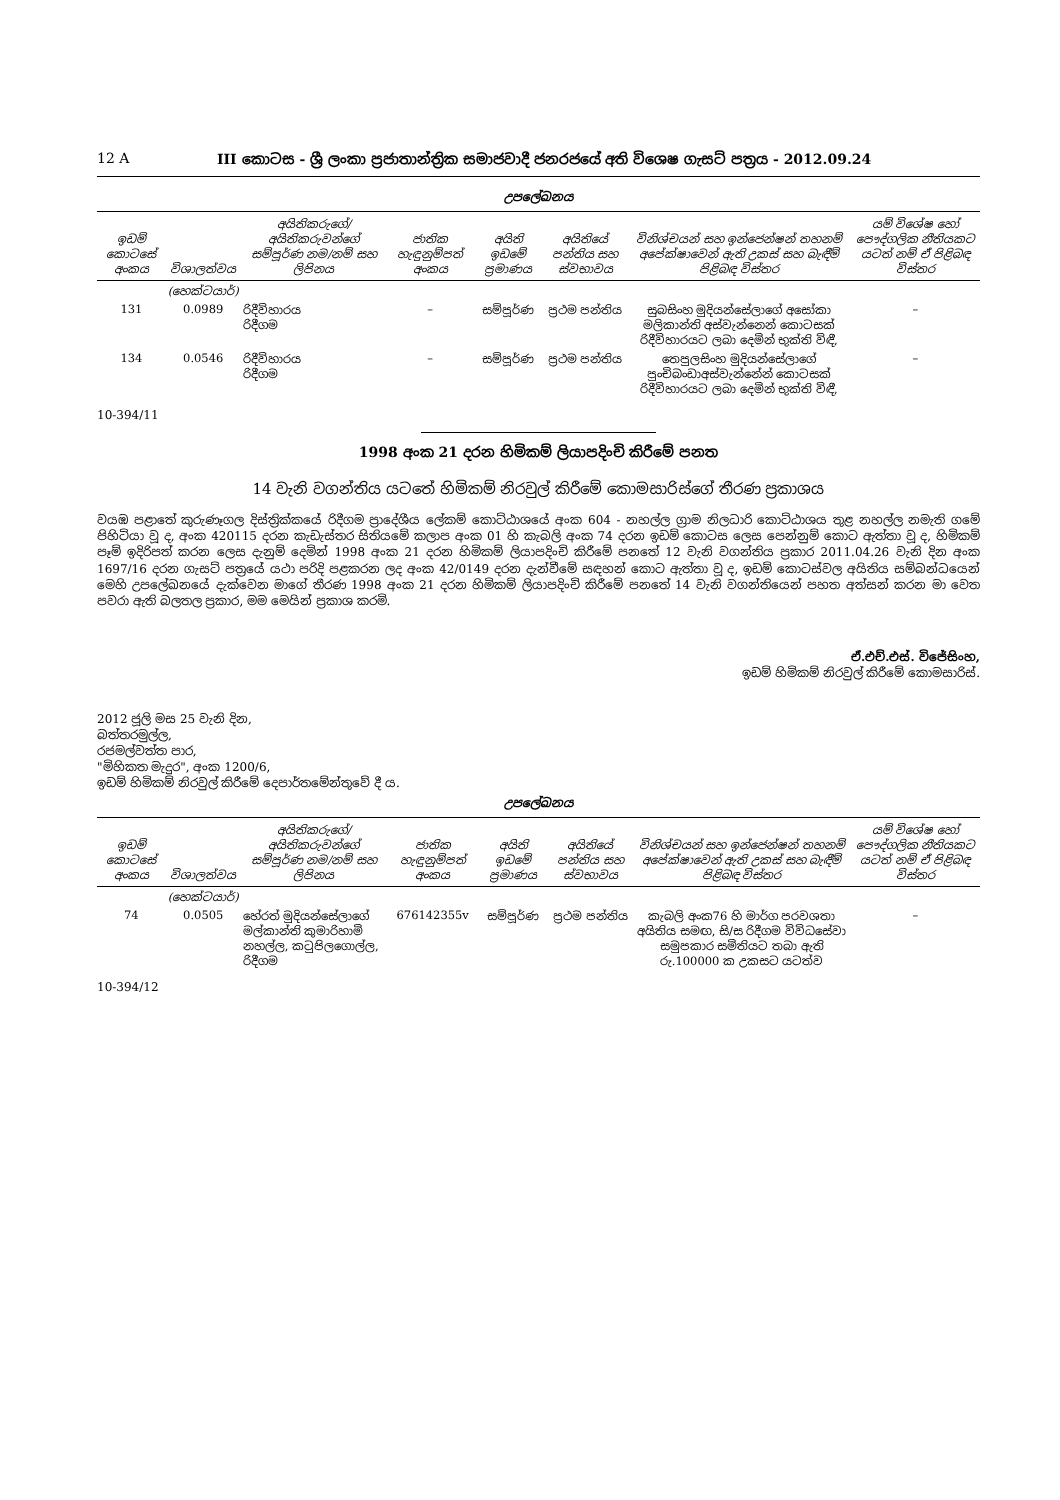12 A III කොටස - ශ්‍රී ලංකා ප්‍රජාතාන්ත්‍රික සමාජවාදී ජනරජයේ අති විශෙෂ ගැසට් පත්‍රය - 2012.09.24
උපලේඛනය
| ඉඩම් කොටසේ අංකය | විශාලත්වය | අයිතිකරුගේ/අයිතිකරුවන්ගේ සම්පූර්ණ නම/නම් සහ ලිපිනය | ජාතික හැඳුනුම්පත් අංකය | අයිති ඉඩමේ ප්‍රමාණය | අයිතියේ පන්තිය සහ ස්වභාවය | විනිශ්චයන් සහ ඉන්ජෙන්ෂන් තහනම් අපේක්ෂාවෙන් ඇති උකස් සහ බැඳීම් පිළිබඳ විස්තර | යම් විශේෂ හෝ පෞද්ගලික නීතියකට යටත් නම් ඒ පිළිබඳ විස්තර |
| --- | --- | --- | --- | --- | --- | --- | --- |
| | (හෙක්ටයාර්) | | | | | | |
| 131 | 0.0989 | රිදීවිහාරය රිදීගම | – | සම්පූර්ණ | ප්‍රථම පන්තිය | සුබසිංහ මුදියන්සේලාගේ අසෝකා මලිකාන්ති අස්වැන්නෙන් කොටසක් රිදීවිහාරයට ලබා දෙමින් භුක්ති විඳී, | – |
| 134 | 0.0546 | රිදීවිහාරය රිදීගම | – | සම්පූර්ණ | ප්‍රථම පන්තිය | තෙපුලසිංහ මුදියන්සේලාගේ පුංචිබංඩාඅස්වැන්නේන් කොටසක් රිදීවිහාරයට ලබා දෙමින් භුක්ති විඳී, | – |
10-394/11
1998 අංක 21 දරන හිමිකම් ලියාපදිංචි කිරීමේ පනත
14 වැනි වගන්තිය යටතේ හිමිකම් නිරවුල් කිරීමේ කොමසාරිස්ගේ තීරණ ප්‍රකාශය
වයඹ පළාතේ කුරුණෑගල දිස්ත්‍රික්කයේ රිදීගම ප්‍රාදේශීය ලේකම් කොට්ඨාශයේ අංක 604 - නහල්ල ග්‍රාම නිලධාරි කොට්ඨාශය තුළ නහල්ල නමැති ගමේ පිහිටියා වූ ද, අංක 420115 දරන කැඩැස්තර සිතියමේ කලාප අංක 01 හි කැබලි අංක 74 දරන ඉඩම් කොටස ලෙස පෙන්නුම් කොට ඇත්තා වූ ද, හිමිකම් පෑම් ඉදිරිපත් කරන ලෙස දැනුම් දෙමින් 1998 අංක 21 දරන හිමිකම් ලියාපදිංචි කිරීමේ පනතේ 12 වැනි වගන්තිය ප්‍රකාර 2011.04.26 වැනි දින අංක 1697/16 දරන ගැසට් පත්‍රයේ යථා පරිදි පළකරන ලද අංක 42/0149 දරන දැන්වීමේ සඳහන් කොට ඇත්තා වූ ද, ඉඩම් කොටස්වල අයිතිය සම්බන්ධයෙන් මෙහි උපලේඛනයේ දැක්වෙන මාගේ තීරණ 1998 අංක 21 දරන හිමිකම් ලියාපදිංචි කිරීමේ පනතේ 14 වැනි වගන්තියෙන් පහත අත්සන් කරන මා වෙත පවරා ඇති බලතල ප්‍රකාර, මම මෙයින් ප්‍රකාශ කරමි.
ඒ.එච්.එස්. විජේසිංහ,
ඉඩම් හිමිකම් නිරවුල් කිරීමේ කොමසාරිස්.
2012 ජූලි මස 25 වැනි දින,
බත්තරමුල්ල,
රජමල්වත්ත පාර,
"මිහිකත මැදුර", අංක 1200/6,
ඉඩම් හිමිකම් නිරවුල් කිරීමේ දෙපාර්තමේන්තුවේ දී ය.
උපලේඛනය
| ඉඩම් කොටසේ අංකය | විශාලත්වය | අයිතිකරුගේ/අයිතිකරුවන්ගේ සම්පූර්ණ නම/නම් සහ ලිපිනය | ජාතික හැඳුනුම්පත් අංකය | අයිති ඉඩමේ ප්‍රමාණය | අයිතියේ පන්තිය සහ ස්වභාවය | විනිශ්චයන් සහ ඉන්ජෙන්ෂන් තහනම් අපේක්ෂාවෙන් ඇති උකස් සහ බැඳීම් පිළිබඳ විස්තර | යම් විශේෂ හෝ පෞද්ගලික නීතියකට යටත් නම් ඒ පිළිබඳ විස්තර |
| --- | --- | --- | --- | --- | --- | --- | --- |
| | (හෙක්ටයාර්) | | | | | | |
| 74 | 0.0505 | හේරත් මුදියන්සේලාගේ මල්කාන්ති කුමාරිහාමි නහල්ල, කටුපිලගොල්ල, රිදීගම | 676142355v | සම්පූර්ණ | ප්‍රථම පන්තිය | කැබලි අංක76 හි මාර්ග පරවශතා අයිතිය සමඟ, සි/ස රිදීගම විවිධසේවා සමුපකාර සමිතියට තබා ඇති රු.100000 ක උකසට යටත්ව | – |
10-394/12